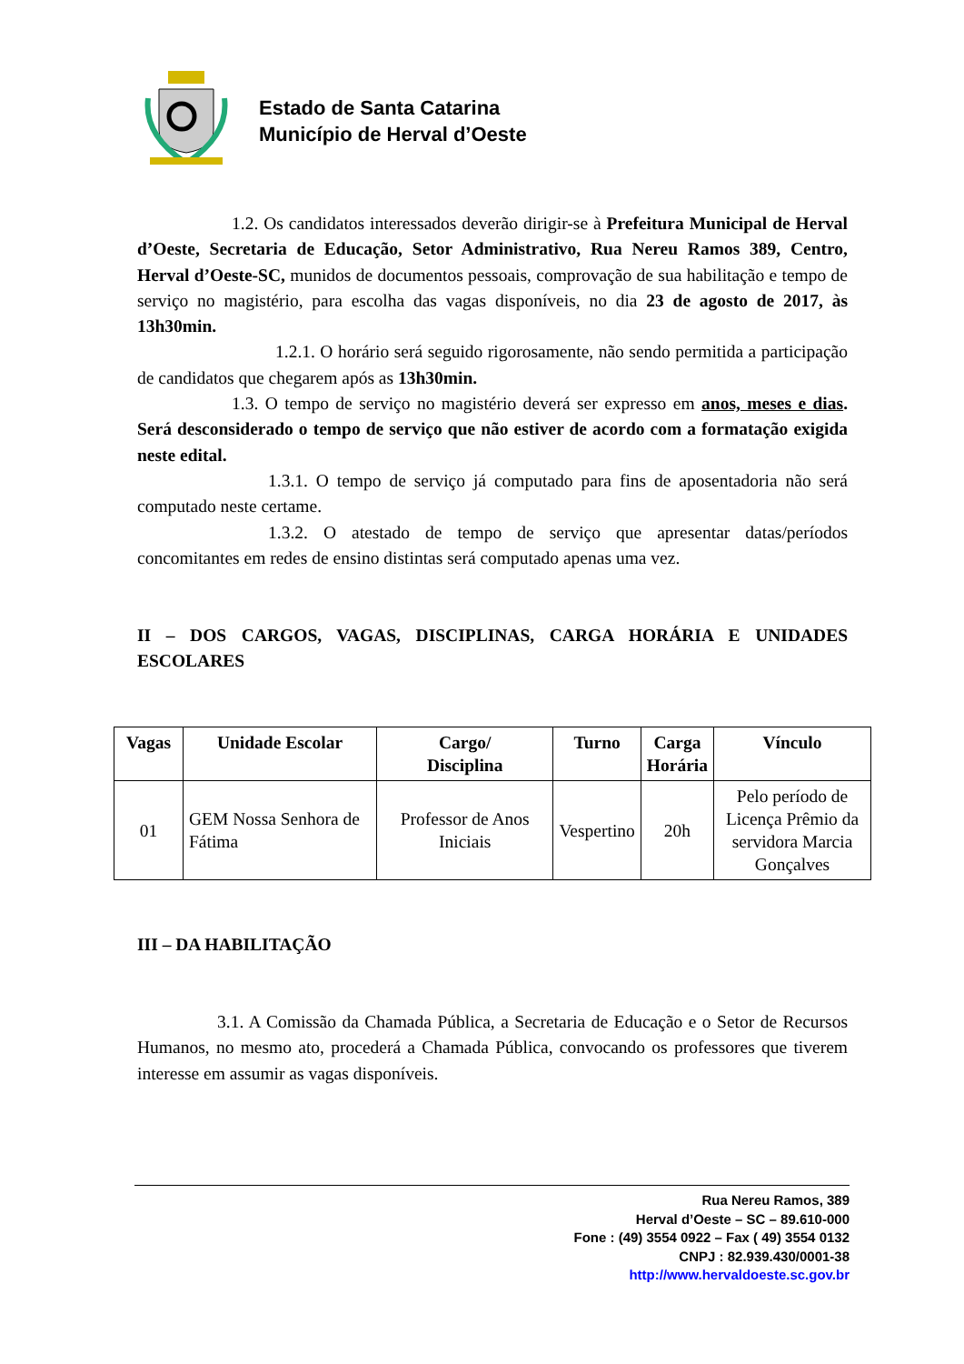Estado de Santa Catarina
Município de Herval d’Oeste
1.2. Os candidatos interessados deverão dirigir-se à Prefeitura Municipal de Herval d’Oeste, Secretaria de Educação, Setor Administrativo, Rua Nereu Ramos 389, Centro, Herval d’Oeste-SC, munidos de documentos pessoais, comprovação de sua habilitação e tempo de serviço no magistério, para escolha das vagas disponíveis, no dia 23 de agosto de 2017, às 13h30min.
1.2.1. O horário será seguido rigorosamente, não sendo permitida a participação de candidatos que chegarem após as 13h30min.
1.3. O tempo de serviço no magistério deverá ser expresso em anos, meses e dias. Será desconsiderado o tempo de serviço que não estiver de acordo com a formatação exigida neste edital.
1.3.1. O tempo de serviço já computado para fins de aposentadoria não será computado neste certame.
1.3.2. O atestado de tempo de serviço que apresentar datas/períodos concomitantes em redes de ensino distintas será computado apenas uma vez.
II – DOS CARGOS, VAGAS, DISCIPLINAS, CARGA HORÁRIA E UNIDADES ESCOLARES
| Vagas | Unidade Escolar | Cargo/ Disciplina | Turno | Carga Horária | Vínculo |
| --- | --- | --- | --- | --- | --- |
| 01 | GEM Nossa Senhora de Fátima | Professor de Anos Iniciais | Vespertino | 20h | Pelo período de Licença Prêmio da servidora Marcia Gonçalves |
III – DA HABILITAÇÃO
3.1. A Comissão da Chamada Pública, a Secretaria de Educação e o Setor de Recursos Humanos, no mesmo ato, procederá a Chamada Pública, convocando os professores que tiverem interesse em assumir as vagas disponíveis.
Rua Nereu Ramos, 389
Herval d’Oeste – SC – 89.610-000
Fone : (49) 3554 0922 – Fax ( 49) 3554 0132
CNPJ : 82.939.430/0001-38
http://www.hervaldoeste.sc.gov.br